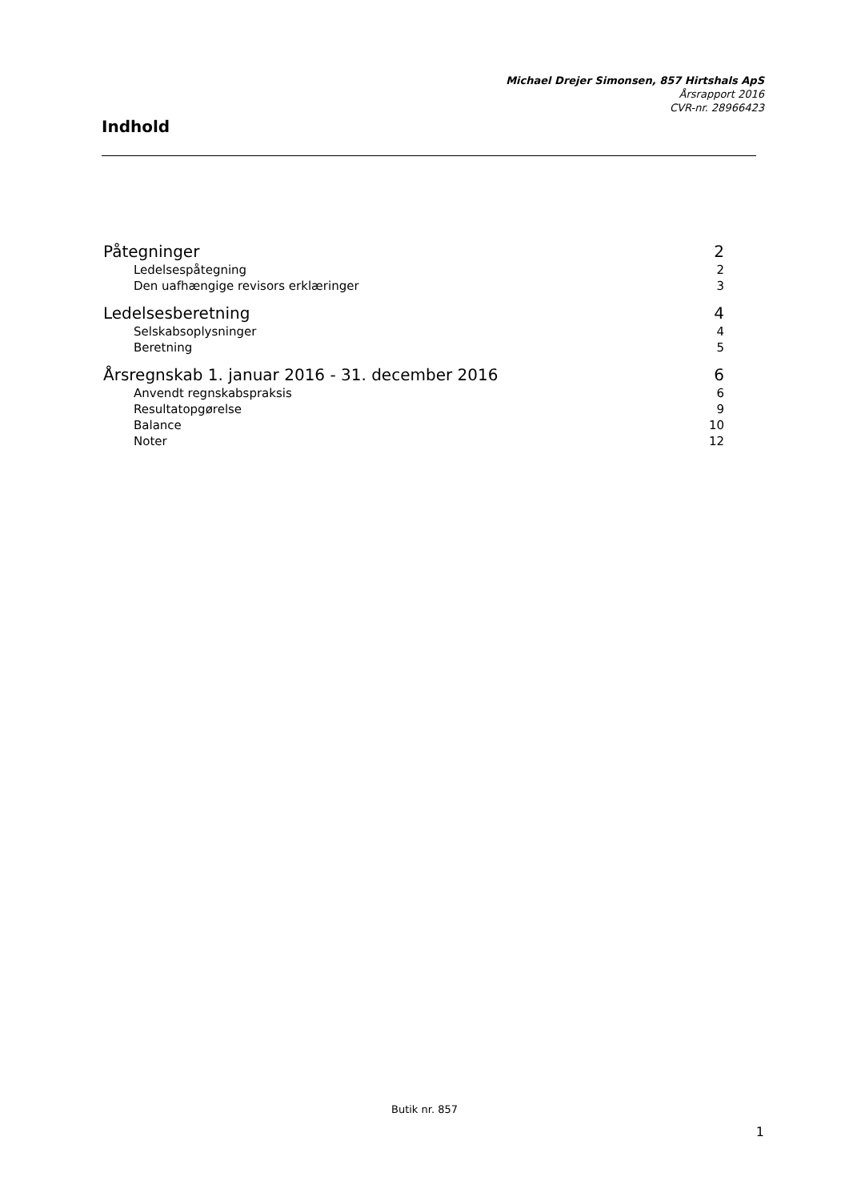Michael Drejer Simonsen, 857 Hirtshals ApS
Årsrapport 2016
CVR-nr. 28966423
Indhold
Påtegninger 2
Ledelsespåtegning 2
Den uafhængige revisors erklæringer 3
Ledelsesberetning 4
Selskabsoplysninger 4
Beretning 5
Årsregnskab 1. januar 2016 - 31. december 2016 6
Anvendt regnskabspraksis 6
Resultatopgørelse 9
Balance 10
Noter 12
Butik nr. 857
1